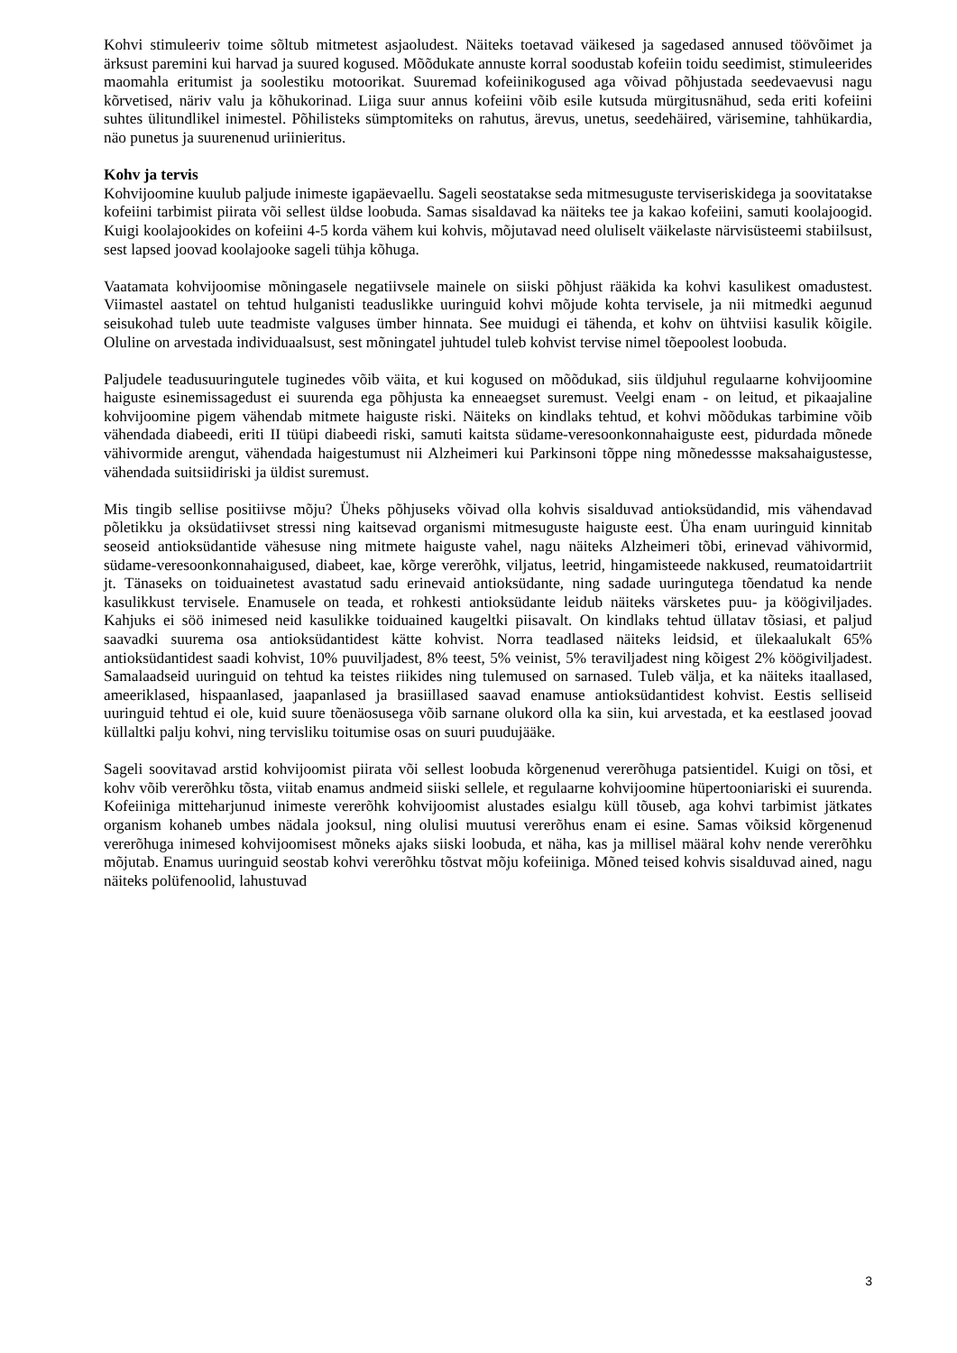Kohvi stimuleeriv toime sõltub mitmetest asjaoludest. Näiteks toetavad väikesed ja sagedased annused töövõimet ja ärksust paremini kui harvad ja suured kogused. Mõõdukate annuste korral soodustab kofeiin toidu seedimist, stimuleerides maomahla eritumist ja soolestiku motoorikat. Suuremad kofeiinikogused aga võivad põhjustada seedevaevusi nagu kõrvetised, näriv valu ja kõhukorinad. Liiga suur annus kofeiini võib esile kutsuda mürgitusnähud, seda eriti kofeiini suhtes ülitundlikel inimestel. Põhilisteks sümptomiteks on rahutus, ärevus, unetus, seedehäired, värisemine, tahhükardia, näo punetus ja suurenenud uriinieritus.
Kohv ja tervis
Kohvijoomine kuulub paljude inimeste igapäevaellu. Sageli seostatakse seda mitmesuguste terviseriskidega ja soovitatakse kofeiini tarbimist piirata või sellest üldse loobuda. Samas sisaldavad ka näiteks tee ja kakao kofeiini, samuti koolajoogid. Kuigi koolajookides on kofeiini 4-5 korda vähem kui kohvis, mõjutavad need oluliselt väikelaste närvisüsteemi stabiilsust, sest lapsed joovad koolajooke sageli tühja kõhuga.
Vaatamata kohvijoomise mõningasele negatiivsele mainele on siiski põhjust rääkida ka kohvi kasulikest omadustest. Viimastel aastatel on tehtud hulganisti teaduslikke uuringuid kohvi mõjude kohta tervisele, ja nii mitmedki aegunud seisukohad tuleb uute teadmiste valguses ümber hinnata. See muidugi ei tähenda, et kohv on ühtviisi kasulik kõigile. Oluline on arvestada individuaalsust, sest mõningatel juhtudel tuleb kohvist tervise nimel tõepoolest loobuda.
Paljudele teadusuuringutele tuginedes võib väita, et kui kogused on mõõdukad, siis üldjuhul regulaarne kohvijoomine haiguste esinemissagedust ei suurenda ega põhjusta ka enneaegset suremust. Veelgi enam - on leitud, et pikaajaline kohvijoomine pigem vähendab mitmete haiguste riski. Näiteks on kindlaks tehtud, et kohvi mõõdukas tarbimine võib vähendada diabeedi, eriti II tüüpi diabeedi riski, samuti kaitsta südame-veresoonkonnahaiguste eest, pidurdada mõnede vähivormide arengut, vähendada haigestumust nii Alzheimeri kui Parkinsoni tõppe ning mõnedessse maksahaigustesse, vähendada suitsiidiriski ja üldist suremust.
Mis tingib sellise positiivse mõju? Üheks põhjuseks võivad olla kohvis sisalduvad antioksüdandid, mis vähendavad põletikku ja oksüdatiivset stressi ning kaitsevad organismi mitmesuguste haiguste eest. Üha enam uuringuid kinnitab seoseid antioksüdantide vähesuse ning mitmete haiguste vahel, nagu näiteks Alzheimeri tõbi, erinevad vähivormid, südame-veresoonkonnahaigused, diabeet, kae, kõrge vererõhk, viljatus, leetrid, hingamisteede nakkused, reumatoidartriit jt. Tänaseks on toiduainetest avastatud sadu erinevaid antioksüdante, ning sadade uuringutega tõendatud ka nende kasulikkust tervisele. Enamusele on teada, et rohkesti antioksüdante leidub näiteks värsketes puu- ja köögiviljades. Kahjuks ei söö inimesed neid kasulikke toiduained kaugeltki piisavalt. On kindlaks tehtud üllatav tõsiasi, et paljud saavadki suurema osa antioksüdantidest kätte kohvist. Norra teadlased näiteks leidsid, et ülekaalukalt 65% antioksüdantidest saadi kohvist, 10% puuviljadest, 8% teest, 5% veinist, 5% teraviljadest ning kõigest 2% köögiviljadest. Samalaadseid uuringuid on tehtud ka teistes riikides ning tulemused on sarnased. Tuleb välja, et ka näiteks itaallased, ameeriklased, hispaanlased, jaapanlased ja brasiillased saavad enamuse antioksüdantidest kohvist. Eestis selliseid uuringuid tehtud ei ole, kuid suure tõenäosusega võib sarnane olukord olla ka siin, kui arvestada, et ka eestlased joovad küllaltki palju kohvi, ning tervisliku toitumise osas on suuri puudujääke.
Sageli soovitavad arstid kohvijoomist piirata või sellest loobuda kõrgenenud vererõhuga patsientidel. Kuigi on tõsi, et kohv võib vererõhku tõsta, viitab enamus andmeid siiski sellele, et regulaarne kohvijoomine hüpertooniariski ei suurenda. Kofeiiniga mitteharjunud inimeste vererõhk kohvijoomist alustades esialgu küll tõuseb, aga kohvi tarbimist jätkates organism kohaneb umbes nädala jooksul, ning olulisi muutusi vererõhus enam ei esine. Samas võiksid kõrgenenud vererõhuga inimesed kohvijoomisest mõneks ajaks siiski loobuda, et näha, kas ja millisel määral kohv nende vererõhku mõjutab. Enamus uuringuid seostab kohvi vererõhku tõstvat mõju kofeiiniga. Mõned teised kohvis sisalduvad ained, nagu näiteks polüfenoolid, lahustuvad
3